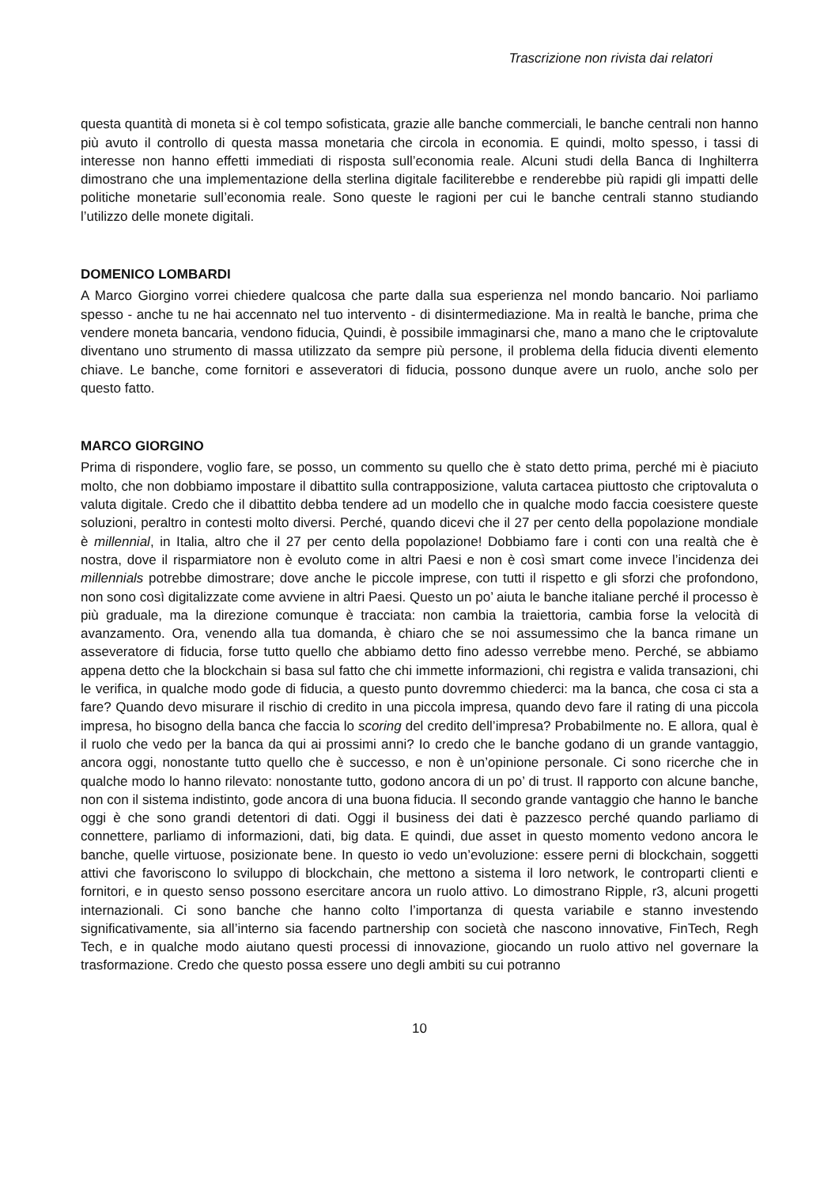Trascrizione non rivista dai relatori
questa quantità di moneta si è col tempo sofisticata, grazie alle banche commerciali, le banche centrali non hanno più avuto il controllo di questa massa monetaria che circola in economia. E quindi, molto spesso, i tassi di interesse non hanno effetti immediati di risposta sull’economia reale. Alcuni studi della Banca di Inghilterra dimostrano che una implementazione della sterlina digitale faciliterebbe e renderebbe più rapidi gli impatti delle politiche monetarie sull’economia reale. Sono queste le ragioni per cui le banche centrali stanno studiando l’utilizzo delle monete digitali.
DOMENICO LOMBARDI
A Marco Giorgino vorrei chiedere qualcosa che parte dalla sua esperienza nel mondo bancario. Noi parliamo spesso - anche tu ne hai accennato nel tuo intervento - di disintermediazione. Ma in realtà le banche, prima che vendere moneta bancaria, vendono fiducia, Quindi, è possibile immaginarsi che, mano a mano che le criptovalute diventano uno strumento di massa utilizzato da sempre più persone, il problema della fiducia diventi elemento chiave. Le banche, come fornitori e asseveratori di fiducia, possono dunque avere un ruolo, anche solo per questo fatto.
MARCO GIORGINO
Prima di rispondere, voglio fare, se posso, un commento su quello che è stato detto prima, perché mi è piaciuto molto, che non dobbiamo impostare il dibattito sulla contrapposizione, valuta cartacea piuttosto che criptovaluta o valuta digitale. Credo che il dibattito debba tendere ad un modello che in qualche modo faccia coesistere queste soluzioni, peraltro in contesti molto diversi. Perché, quando dicevi che il 27 per cento della popolazione mondiale è millennial, in Italia, altro che il 27 per cento della popolazione! Dobbiamo fare i conti con una realtà che è nostra, dove il risparmiatore non è evoluto come in altri Paesi e non è così smart come invece l’incidenza dei millennials potrebbe dimostrare; dove anche le piccole imprese, con tutti il rispetto e gli sforzi che profondono, non sono così digitalizzate come avviene in altri Paesi. Questo un po’ aiuta le banche italiane perché il processo è più graduale, ma la direzione comunque è tracciata: non cambia la traiettoria, cambia forse la velocità di avanzamento. Ora, venendo alla tua domanda, è chiaro che se noi assumessimo che la banca rimane un asseveratore di fiducia, forse tutto quello che abbiamo detto fino adesso verrebbe meno. Perché, se abbiamo appena detto che la blockchain si basa sul fatto che chi immette informazioni, chi registra e valida transazioni, chi le verifica, in qualche modo gode di fiducia, a questo punto dovremmo chiederci: ma la banca, che cosa ci sta a fare? Quando devo misurare il rischio di credito in una piccola impresa, quando devo fare il rating di una piccola impresa, ho bisogno della banca che faccia lo scoring del credito dell’impresa? Probabilmente no. E allora, qual è il ruolo che vedo per la banca da qui ai prossimi anni? Io credo che le banche godano di un grande vantaggio, ancora oggi, nonostante tutto quello che è successo, e non è un’opinione personale. Ci sono ricerche che in qualche modo lo hanno rilevato: nonostante tutto, godono ancora di un po’ di trust. Il rapporto con alcune banche, non con il sistema indistinto, gode ancora di una buona fiducia. Il secondo grande vantaggio che hanno le banche oggi è che sono grandi detentori di dati. Oggi il business dei dati è pazzesco perché quando parliamo di connettere, parliamo di informazioni, dati, big data. E quindi, due asset in questo momento vedono ancora le banche, quelle virtuose, posizionate bene. In questo io vedo un’evoluzione: essere perni di blockchain, soggetti attivi che favoriscono lo sviluppo di blockchain, che mettono a sistema il loro network, le controparti clienti e fornitori, e in questo senso possono esercitare ancora un ruolo attivo. Lo dimostrano Ripple, r3, alcuni progetti internazionali. Ci sono banche che hanno colto l’importanza di questa variabile e stanno investendo significativamente, sia all’interno sia facendo partnership con società che nascono innovative, FinTech, Regh Tech, e in qualche modo aiutano questi processi di innovazione, giocando un ruolo attivo nel governare la trasformazione. Credo che questo possa essere uno degli ambiti su cui potranno
10